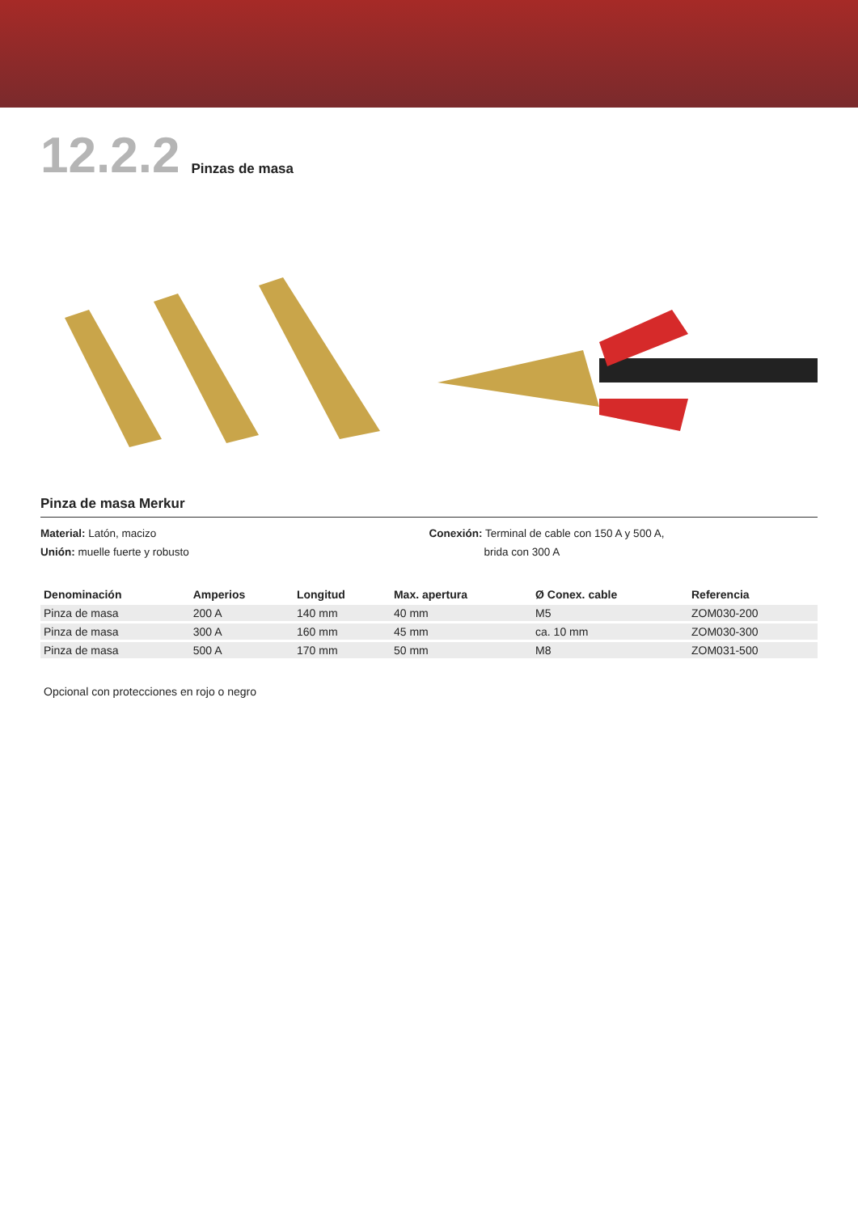12.2.2 Pinzas de masa
Pinza de masa Merkur
Material: Latón, macizo
Unión: muelle fuerte y robusto
Conexión: Terminal de cable con 150 A y 500 A,
brida con 300 A
| Denominación | Amperios | Longitud | Max. apertura | Ø Conex. cable | Referencia |
| --- | --- | --- | --- | --- | --- |
| Pinza de masa | 200 A | 140 mm | 40 mm | M5 | ZOM030-200 |
| Pinza de masa | 300 A | 160 mm | 45 mm | ca. 10 mm | ZOM030-300 |
| Pinza de masa | 500 A | 170 mm | 50 mm | M8 | ZOM031-500 |
Opcional con protecciones en rojo o negro